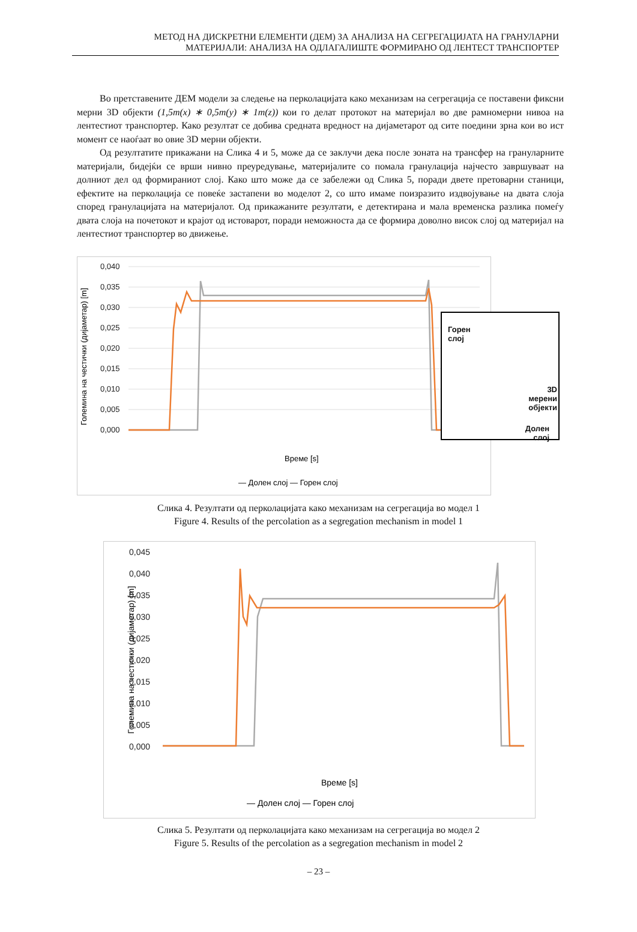МЕТОД НА ДИСКРЕТНИ ЕЛЕМЕНТИ (ДЕМ) ЗА АНАЛИЗА НА СЕГРЕГАЦИЈАТА НА ГРАНУЛАРНИ
МАТЕРИЈАЛИ: АНАЛИЗА НА ОДЛАГАЛИШТЕ ФОРМИРАНО ОД ЛЕНТЕСТ ТРАНСПОРТЕР
Во претставените ДЕМ модели за следење на перколацијата како механизам на сегрегација се поставени фиксни мерни 3D објекти (1,5m(x) ∗ 0,5m(y) ∗ 1m(z)) кои го делат протокот на материјал во две рамномерни нивоа на лентестиот транспортер. Како резултат се добива средната вредност на дијаметарот од сите поедини зрна кои во ист момент се наоѓаат во овие 3D мерни објекти.
Од резултатите прикажани на Слика 4 и 5, може да се заклучи дека после зоната на трансфер на грануларните материјали, бидејќи се врши нивно преуредување, материјалите со помала гранулација најчесто завршуваат на долниот дел од формираниот слој. Како што може да се забележи од Слика 5, поради двете претоварни станици, ефектите на перколација се повеќе застапени во моделот 2, со што имаме поизразито издвојување на двата слоја според гранулацијата на материјалот. Од прикажаните резултати, е детектирана и мала временска разлика помеѓу двата слоја на почетокот и крајот од истоварот, поради неможноста да се формира доволно висок слој од материјал на лентестиот транспортер во движење.
Големина на честички (дијаметар) [m]
0,040
0,035
0,030
0,025
0,020
0,015
0,010
0,005
0,000
Време [s]
— Долен слој — Горен слој
Горен
слој
3D
мерени
објекти
Долен
слој
Слика 4. Резултати од перколацијата како механизам на сегрегација во модел 1
Figure 4. Results of the percolation as a segregation mechanism in model 1
Големина на честички (дијаметар) [m]
0,045
0,040
0,035
0,030
0,025
0,020
0,015
0,010
0,005
0,000
Време [s]
— Долен слој — Горен слој
Слика 5. Резултати од перколацијата како механизам на сегрегација во модел 2
Figure 5. Results of the percolation as a segregation mechanism in model 2
– 23 –